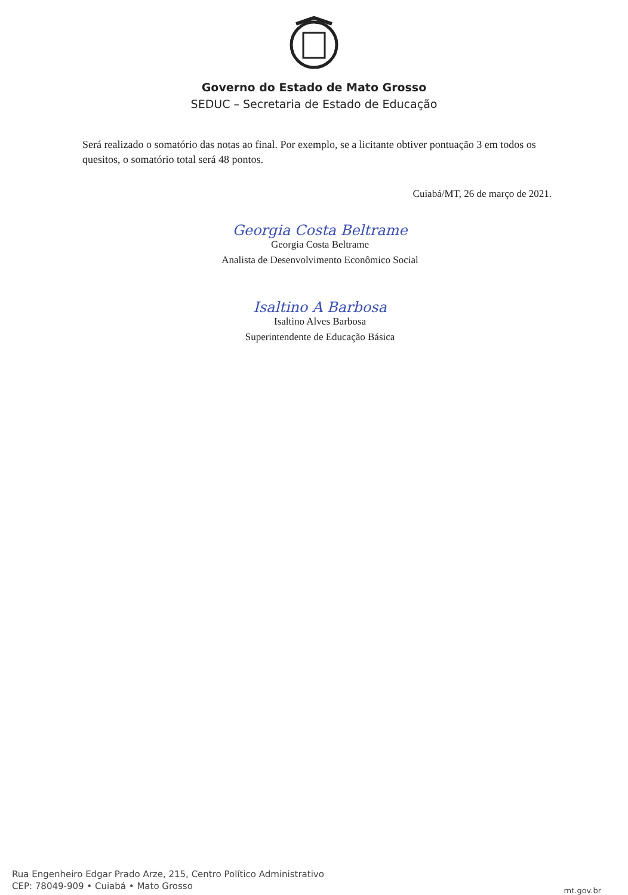Governo do Estado de Mato Grosso
SEDUC – Secretaria de Estado de Educação
Será realizado o somatório das notas ao final. Por exemplo, se a licitante obtiver pontuação 3 em todos os quesitos, o somatório total será 48 pontos.
Cuiabá/MT, 26 de março de 2021.
Georgia Costa Beltrame
Georgia Costa Beltrame
Analista de Desenvolvimento Econômico Social
Isaltino A Barbosa
Isaltino Alves Barbosa
Superintendente de Educação Básica
Rua Engenheiro Edgar Prado Arze, 215, Centro Político Administrativo
CEP: 78049-909 • Cuiabá • Mato Grosso
mt.gov.br